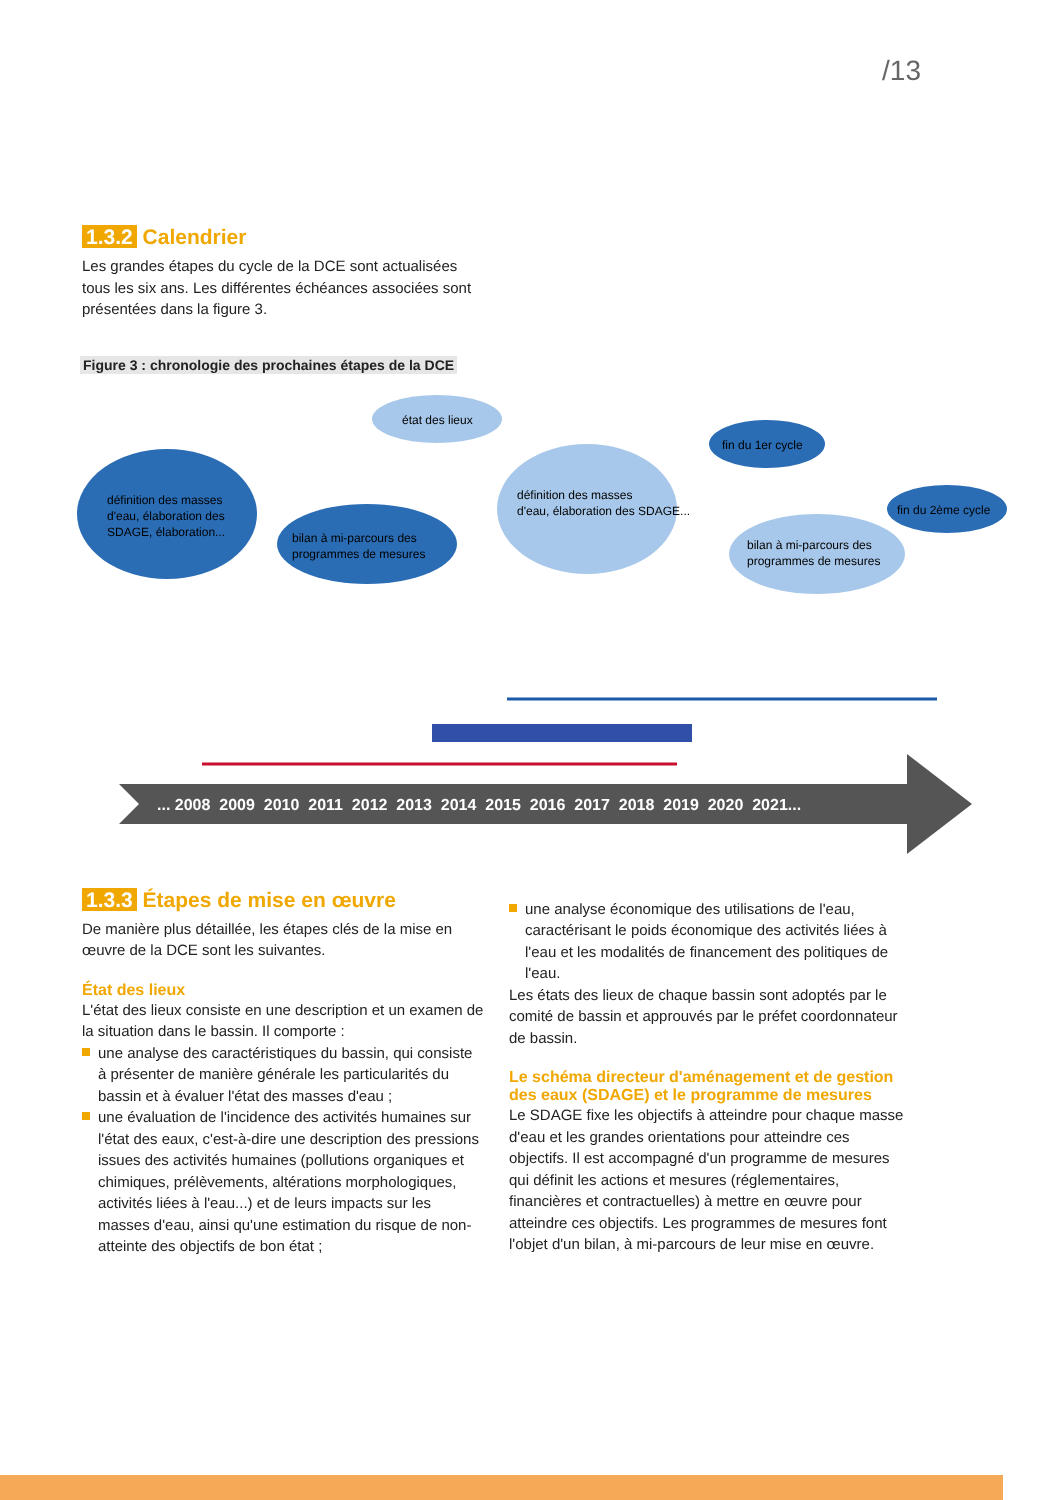/13
1.3.2 Calendrier
Les grandes étapes du cycle de la DCE sont actualisées tous les six ans. Les différentes échéances associées sont présentées dans la figure 3.
Figure 3 : chronologie des prochaines étapes de la DCE
... 2008 2009 2010 2011 2012 2013 2014 2015 2016 2017 2018 2019 2020 2021...
définition des masses
d'eau, élaboration des
SDAGE, élaboration...
bilan à mi-parcours des
programmes de mesures
état des lieux
définition des masses
d'eau, élaboration des SDAGE...
fin du 1er cycle
fin du 2ème cycle
bilan à mi-parcours des
programmes de mesures
1.3.3 Étapes de mise en œuvre
De manière plus détaillée, les étapes clés de la mise en œuvre de la DCE sont les suivantes.
État des lieux
L'état des lieux consiste en une description et un examen de la situation dans le bassin. Il comporte :
une analyse des caractéristiques du bassin, qui consiste à présenter de manière générale les particularités du bassin et à évaluer l'état des masses d'eau ;
une évaluation de l'incidence des activités humaines sur l'état des eaux, c'est-à-dire une description des pressions issues des activités humaines (pollutions organiques et chimiques, prélèvements, altérations morphologiques, activités liées à l'eau...) et de leurs impacts sur les masses d'eau, ainsi qu'une estimation du risque de non-atteinte des objectifs de bon état ;
une analyse économique des utilisations de l'eau, caractérisant le poids économique des activités liées à l'eau et les modalités de financement des politiques de l'eau.
Les états des lieux de chaque bassin sont adoptés par le comité de bassin et approuvés par le préfet coordonnateur de bassin.
Le schéma directeur d'aménagement et de gestion des eaux (SDAGE) et le programme de mesures
Le SDAGE fixe les objectifs à atteindre pour chaque masse d'eau et les grandes orientations pour atteindre ces objectifs. Il est accompagné d'un programme de mesures qui définit les actions et mesures (réglementaires, financières et contractuelles) à mettre en œuvre pour atteindre ces objectifs. Les programmes de mesures font l'objet d'un bilan, à mi-parcours de leur mise en œuvre.